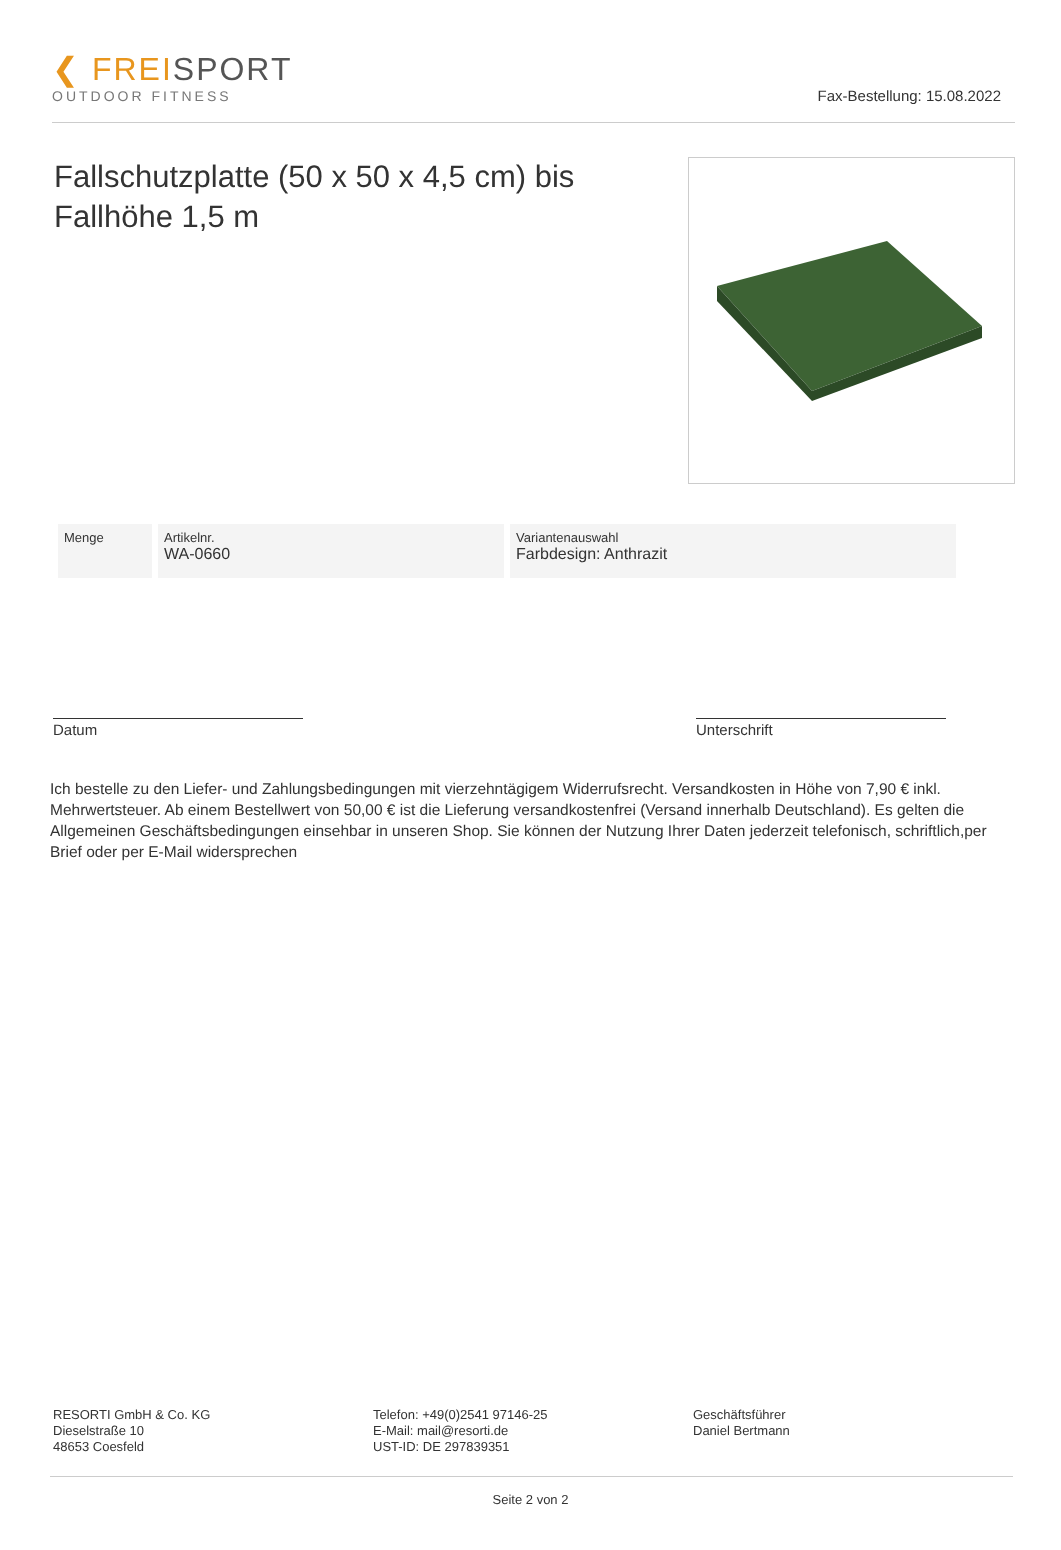❮ FREISPORT
OUTDOOR FITNESS
Fax-Bestellung: 15.08.2022
Fallschutzplatte (50 x 50 x 4,5 cm) bis Fallhöhe 1,5 m
| Menge | Artikelnr. WA-0660 | Variantenauswahl Farbdesign: Anthrazit |
Datum Unterschrift
Ich bestelle zu den Liefer- und Zahlungsbedingungen mit vierzehntägigem Widerrufsrecht. Versandkosten in Höhe von 7,90 € inkl. Mehrwertsteuer. Ab einem Bestellwert von 50,00 € ist die Lieferung versandkostenfrei (Versand innerhalb Deutschland). Es gelten die Allgemeinen Geschäftsbedingungen einsehbar in unseren Shop. Sie können der Nutzung Ihrer Daten jederzeit telefonisch, schriftlich,per Brief oder per E-Mail widersprechen
RESORTI GmbH & Co. KG
Dieselstraße 10
48653 Coesfeld
Telefon: +49(0)2541 97146-25
E-Mail: mail@resorti.de
UST-ID: DE 297839351
Geschäftsführer
Daniel Bertmann
Seite 2 von 2